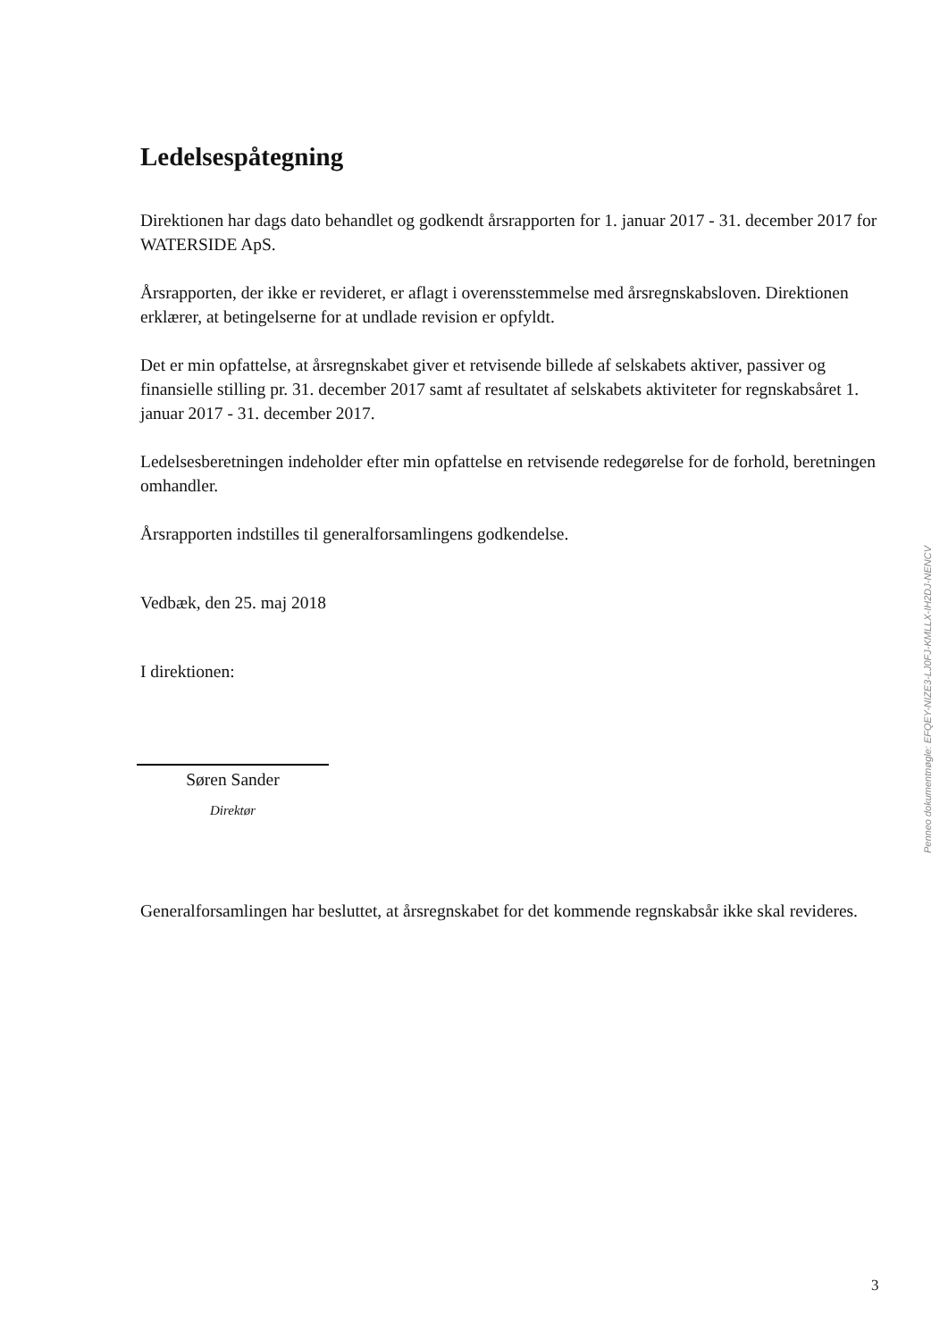Ledelsespåtegning
Direktionen har dags dato behandlet og godkendt årsrapporten for 1. januar 2017 - 31. december 2017 for WATERSIDE ApS.
Årsrapporten, der ikke er revideret, er aflagt i overensstemmelse med årsregnskabsloven. Direktionen erklærer, at betingelserne for at undlade revision er opfyldt.
Det er min opfattelse, at årsregnskabet giver et retvisende billede af selskabets aktiver, passiver og finansielle stilling pr. 31. december 2017 samt af resultatet af selskabets aktiviteter for regnskabsåret 1. januar 2017 - 31. december 2017.
Ledelsesberetningen indeholder efter min opfattelse en retvisende redegørelse for de forhold, beretningen omhandler.
Årsrapporten indstilles til generalforsamlingens godkendelse.
Vedbæk, den 25. maj 2018
I direktionen:
Søren Sander
Direktør
Generalforsamlingen har besluttet, at årsregnskabet for det kommende regnskabsår ikke skal revideres.
Penneo dokumentnøgle: EFQEY-NIZE3-LJ0FJ-KMLLX-IH2DJ-NENCV
3